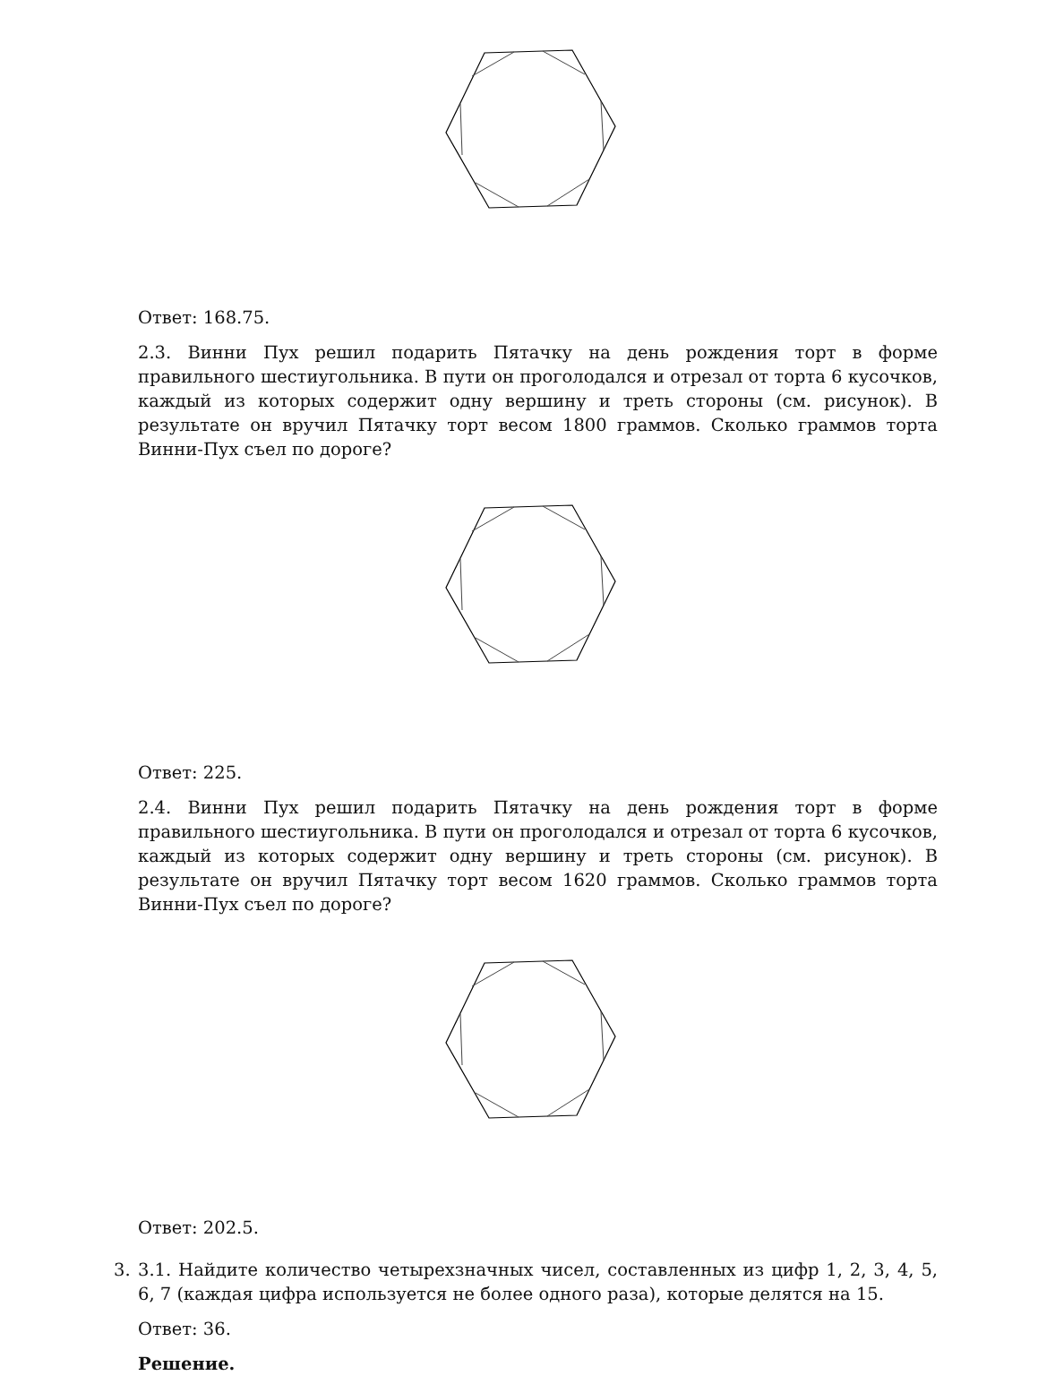Ответ: 168.75.
2.3. Винни Пух решил подарить Пятачку на день рождения торт в форме правильного шестиугольника. В пути он проголодался и отрезал от торта 6 кусочков, каждый из которых содержит одну вершину и треть стороны (см. рисунок). В результате он вручил Пятачку торт весом 1800 граммов. Сколько граммов торта Винни-Пух съел по дороге?
Ответ: 225.
2.4. Винни Пух решил подарить Пятачку на день рождения торт в форме правильного шестиугольника. В пути он проголодался и отрезал от торта 6 кусочков, каждый из которых содержит одну вершину и треть стороны (см. рисунок). В результате он вручил Пятачку торт весом 1620 граммов. Сколько граммов торта Винни-Пух съел по дороге?
Ответ: 202.5.
3. 3.1. Найдите количество четырехзначных чисел, составленных из цифр 1, 2, 3, 4, 5, 6, 7 (каждая цифра используется не более одного раза), которые делятся на 15.
Ответ: 36.
Решение.